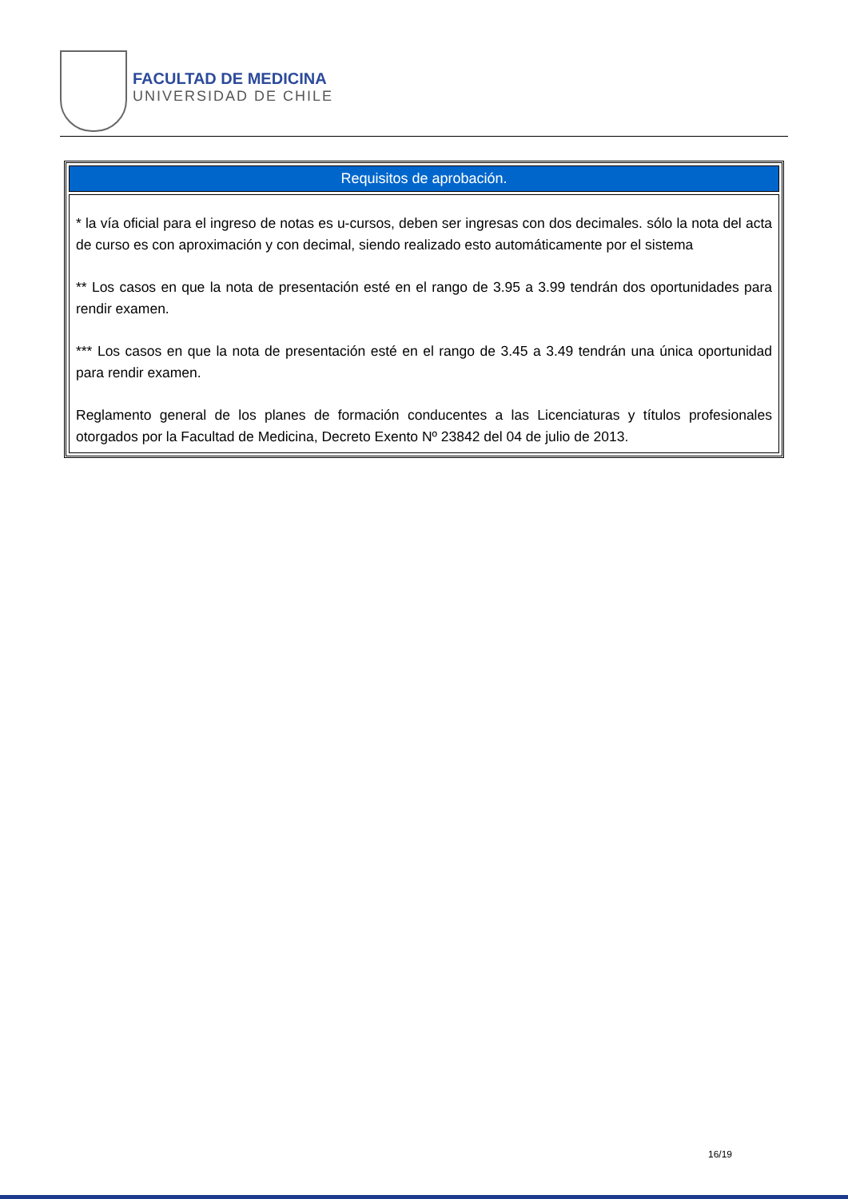FACULTAD DE MEDICINA
UNIVERSIDAD DE CHILE
| Requisitos de aprobación. |
| --- |
| * la vía oficial para el ingreso de notas es u-cursos, deben ser ingresas con dos decimales. sólo la nota del acta de curso es con aproximación y con decimal, siendo realizado esto automáticamente por el sistema ** Los casos en que la nota de presentación esté en el rango de 3.95 a 3.99 tendrán dos oportunidades para rendir examen. *** Los casos en que la nota de presentación esté en el rango de 3.45 a 3.49 tendrán una única oportunidad para rendir examen. Reglamento general de los planes de formación conducentes a las Licenciaturas y títulos profesionales otorgados por la Facultad de Medicina, Decreto Exento Nº 23842 del 04 de julio de 2013. |
16/19